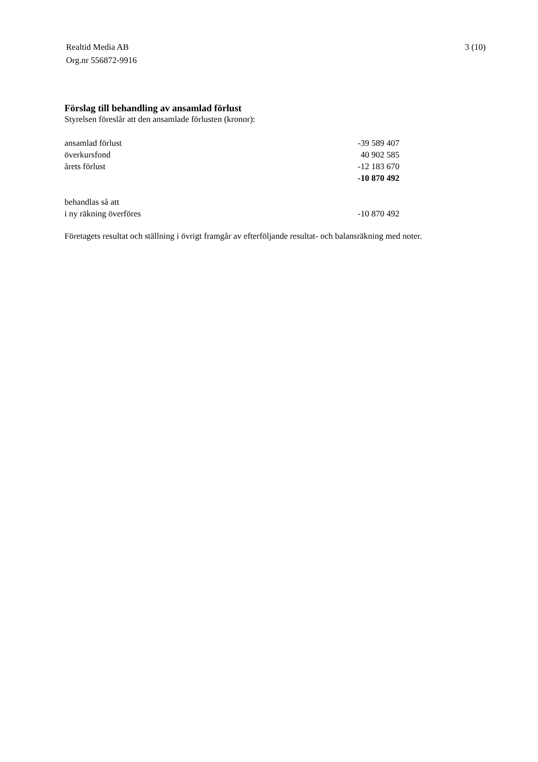Realtid Media AB
Org.nr 556872-9916
3 (10)
Förslag till behandling av ansamlad förlust
Styrelsen föreslår att den ansamlade förlusten (kronor):
| ansamlad förlust | -39 589 407 |
| överkursfond | 40 902 585 |
| årets förlust | -12 183 670 |
| | -10 870 492 |
| behandlas så att | |
| i ny räkning överföres | -10 870 492 |
Företagets resultat och ställning i övrigt framgår av efterföljande resultat- och balansräkning med noter.